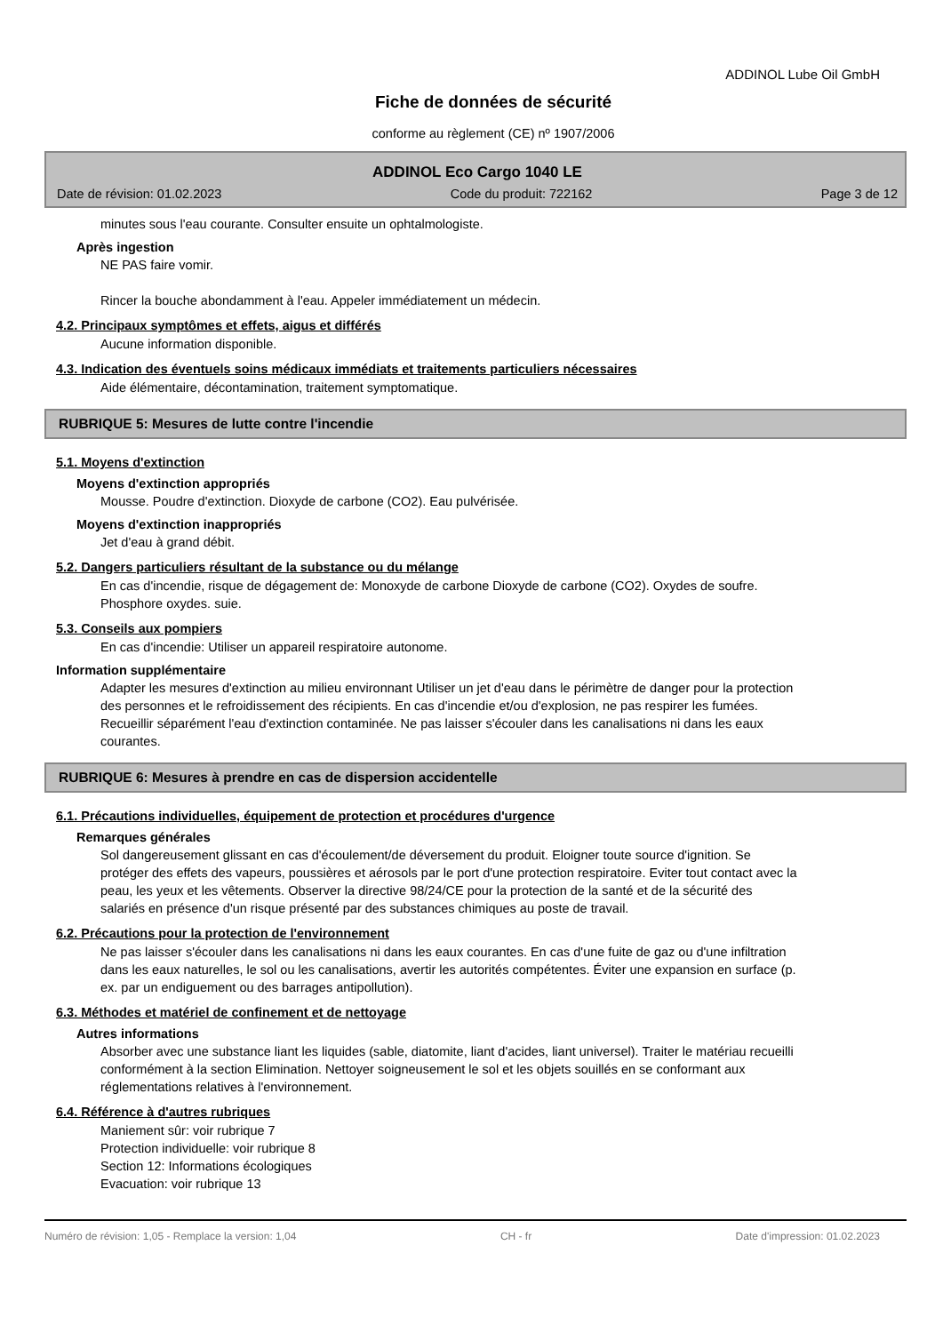ADDINOL Lube Oil GmbH
Fiche de données de sécurité
conforme au règlement (CE) nº 1907/2006
ADDINOL Eco Cargo 1040 LE
Date de révision: 01.02.2023 Code du produit: 722162 Page 3 de 12
minutes sous l'eau courante. Consulter ensuite un ophtalmologiste.
Après ingestion
NE PAS faire vomir.
Rincer la bouche abondamment à l'eau. Appeler immédiatement un médecin.
4.2. Principaux symptômes et effets, aigus et différés
Aucune information disponible.
4.3. Indication des éventuels soins médicaux immédiats et traitements particuliers nécessaires
Aide élémentaire, décontamination, traitement symptomatique.
RUBRIQUE 5: Mesures de lutte contre l'incendie
5.1. Moyens d'extinction
Moyens d'extinction appropriés
Mousse. Poudre d'extinction. Dioxyde de carbone (CO2). Eau pulvérisée.
Moyens d'extinction inappropriés
Jet d'eau à grand débit.
5.2. Dangers particuliers résultant de la substance ou du mélange
En cas d'incendie, risque de dégagement de: Monoxyde de carbone Dioxyde de carbone (CO2). Oxydes de soufre. Phosphore oxydes. suie.
5.3. Conseils aux pompiers
En cas d'incendie: Utiliser un appareil respiratoire autonome.
Information supplémentaire
Adapter les mesures d'extinction au milieu environnant Utiliser un jet d'eau dans le périmètre de danger pour la protection des personnes et le refroidissement des récipients. En cas d'incendie et/ou d'explosion, ne pas respirer les fumées. Recueillir séparément l'eau d'extinction contaminée. Ne pas laisser s'écouler dans les canalisations ni dans les eaux courantes.
RUBRIQUE 6: Mesures à prendre en cas de dispersion accidentelle
6.1. Précautions individuelles, équipement de protection et procédures d'urgence
Remarques générales
Sol dangereusement glissant en cas d'écoulement/de déversement du produit. Eloigner toute source d'ignition. Se protéger des effets des vapeurs, poussières et aérosols par le port d'une protection respiratoire. Eviter tout contact avec la peau, les yeux et les vêtements. Observer la directive 98/24/CE pour la protection de la santé et de la sécurité des salariés en présence d'un risque présenté par des substances chimiques au poste de travail.
6.2. Précautions pour la protection de l'environnement
Ne pas laisser s'écouler dans les canalisations ni dans les eaux courantes. En cas d'une fuite de gaz ou d'une infiltration dans les eaux naturelles, le sol ou les canalisations, avertir les autorités compétentes. Éviter une expansion en surface (p. ex. par un endiguement ou des barrages antipollution).
6.3. Méthodes et matériel de confinement et de nettoyage
Autres informations
Absorber avec une substance liant les liquides (sable, diatomite, liant d'acides, liant universel). Traiter le matériau recueilli conformément à la section Elimination. Nettoyer soigneusement le sol et les objets souillés en se conformant aux réglementations relatives à l'environnement.
6.4. Référence à d'autres rubriques
Maniement sûr: voir rubrique 7
Protection individuelle: voir rubrique 8
Section 12: Informations écologiques
Evacuation: voir rubrique 13
Numéro de révision: 1,05 - Remplace la version: 1,04 CH - fr Date d'impression: 01.02.2023